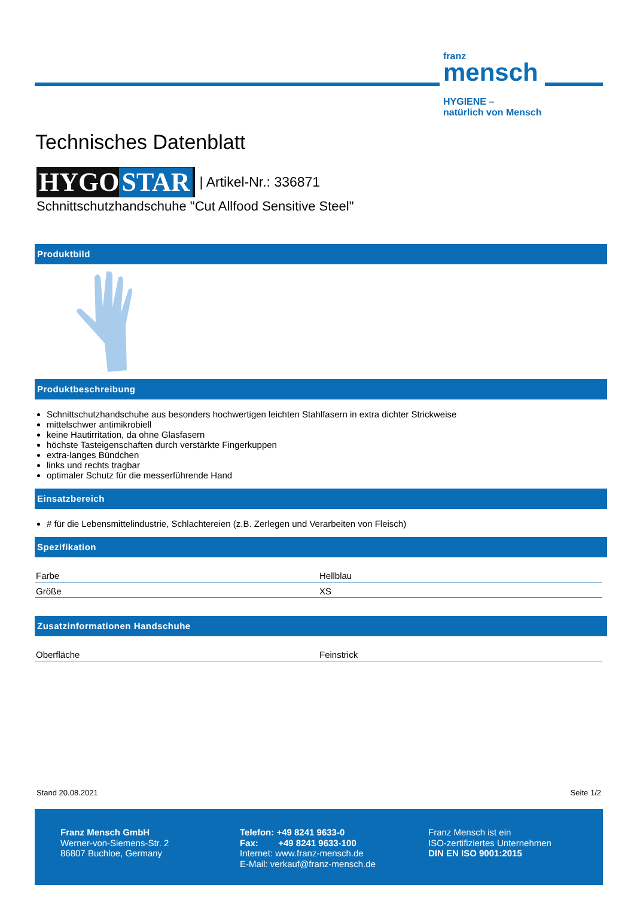franz
mensch
HYGIENE –
natürlich von Mensch
Technisches Datenblatt
HYGO STAR | Artikel-Nr.: 336871
Schnittschutzhandschuhe "Cut Allfood Sensitive Steel"
Produktbild
Produktbeschreibung
Schnittschutzhandschuhe aus besonders hochwertigen leichten Stahlfasern in extra dichter Strickweise
mittelschwer antimikrobiell
keine Hautirritation, da ohne Glasfasern
höchste Tasteigenschaften durch verstärkte Fingerkuppen
extra-langes Bündchen
links und rechts tragbar
optimaler Schutz für die messerführende Hand
Einsatzbereich
# für die Lebensmittelindustrie, Schlachtereien (z.B. Zerlegen und Verarbeiten von Fleisch)
Spezifikation
| Farbe | Hellblau |
| Größe | XS |
Zusatzinformationen Handschuhe
| Oberfläche | Feinstrick |
Stand 20.08.2021 Seite 1/2
Franz Mensch GmbH
Werner-von-Siemens-Str. 2
86807 Buchloe, Germany
Telefon: +49 8241 9633-0
Fax: +49 8241 9633-100
Internet: www.franz-mensch.de
E-Mail: verkauf@franz-mensch.de
Franz Mensch ist ein
ISO-zertifiziertes Unternehmen
DIN EN ISO 9001:2015